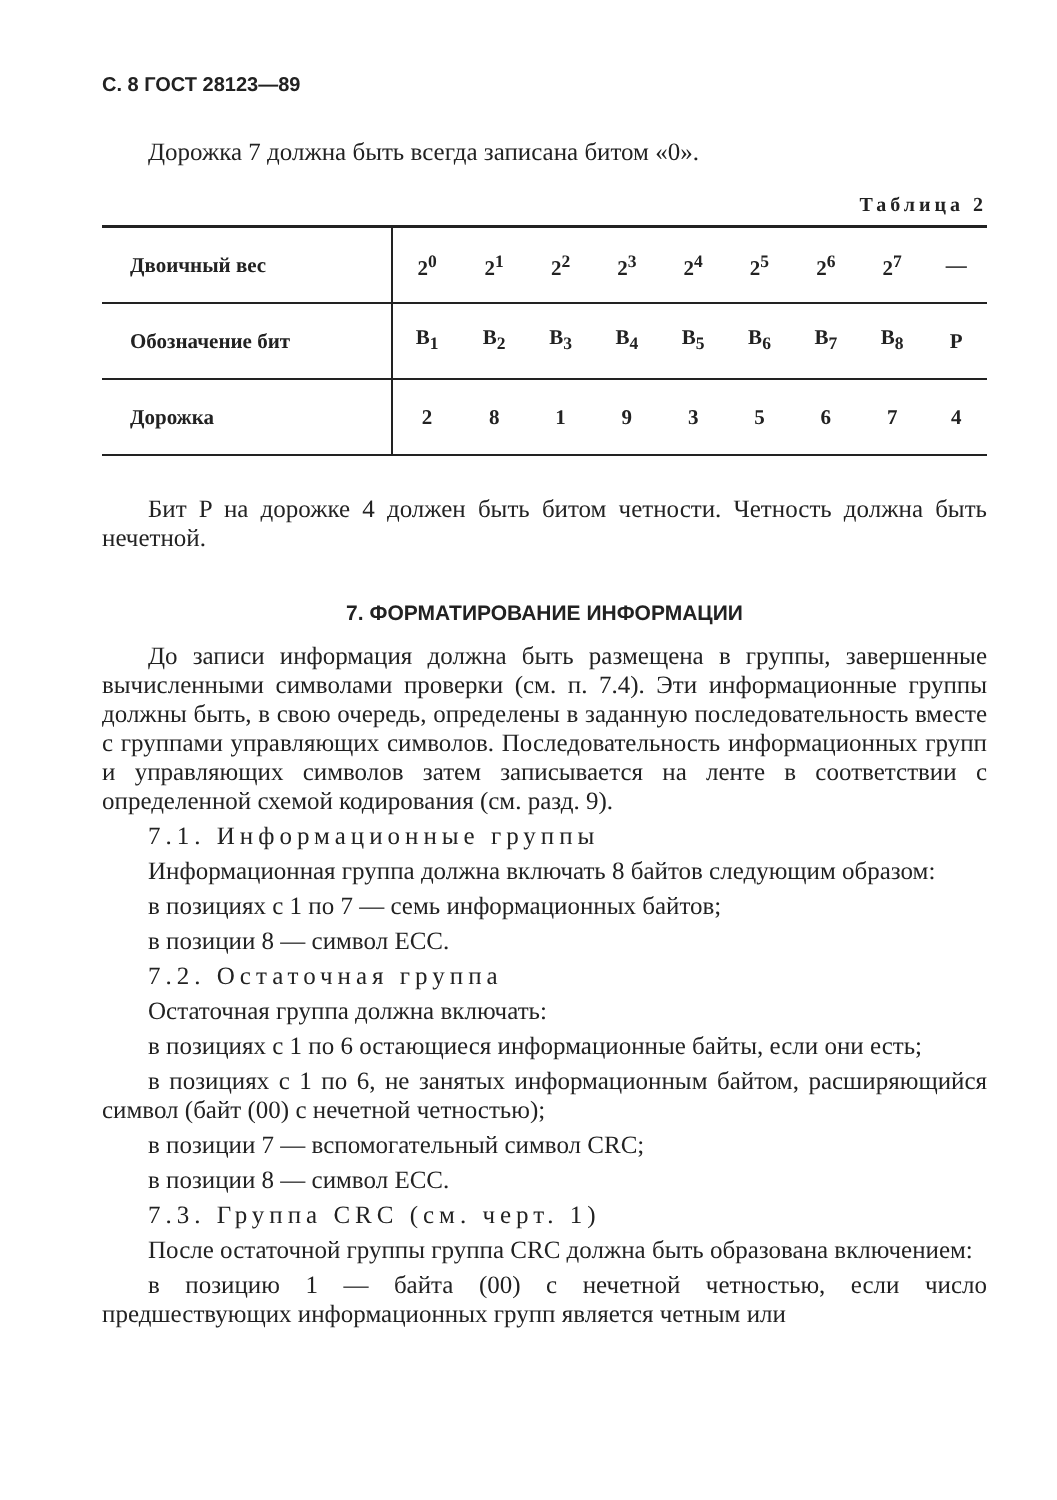С. 8 ГОСТ 28123—89
Дорожка 7 должна быть всегда записана битом «0».
Таблица 2
| Двоичный вес | 2<sup>0</sup> | 2<sup>1</sup> | 2<sup>2</sup> | 2<sup>3</sup> | 2<sup>4</sup> | 2<sup>5</sup> | 2<sup>6</sup> | 2<sup>7</sup> | — |
| Обозначение бит | B<sub>1</sub> | B<sub>2</sub> | B<sub>3</sub> | B<sub>4</sub> | B<sub>5</sub> | B<sub>6</sub> | B<sub>7</sub> | B<sub>8</sub> | P |
| Дорожка | 2 | 8 | 1 | 9 | 3 | 5 | 6 | 7 | 4 |
Бит P на дорожке 4 должен быть битом четности. Четность должна быть нечетной.
7. ФОРМАТИРОВАНИЕ ИНФОРМАЦИИ
До записи информация должна быть размещена в группы, завершенные вычисленными символами проверки (см. п. 7.4). Эти информационные группы должны быть, в свою очередь, определены в заданную последовательность вместе с группами управляющих символов. Последовательность информационных групп и управляющих символов затем записывается на ленте в соответствии с определенной схемой кодирования (см. разд. 9).
7.1. Информационные группы
Информационная группа должна включать 8 байтов следующим образом:
в позициях с 1 по 7 — семь информационных байтов;
в позиции 8 — символ ECC.
7.2. Остаточная группа
Остаточная группа должна включать:
в позициях с 1 по 6 остающиеся информационные байты, если они есть;
в позициях с 1 по 6, не занятых информационным байтом, расширяющийся символ (байт (00) с нечетной четностью);
в позиции 7 — вспомогательный символ CRC;
в позиции 8 — символ ECC.
7.3. Группа CRC (см. черт. 1)
После остаточной группы группа CRC должна быть образована включением:
в позицию 1 — байта (00) с нечетной четностью, если число предшествующих информационных групп является четным или